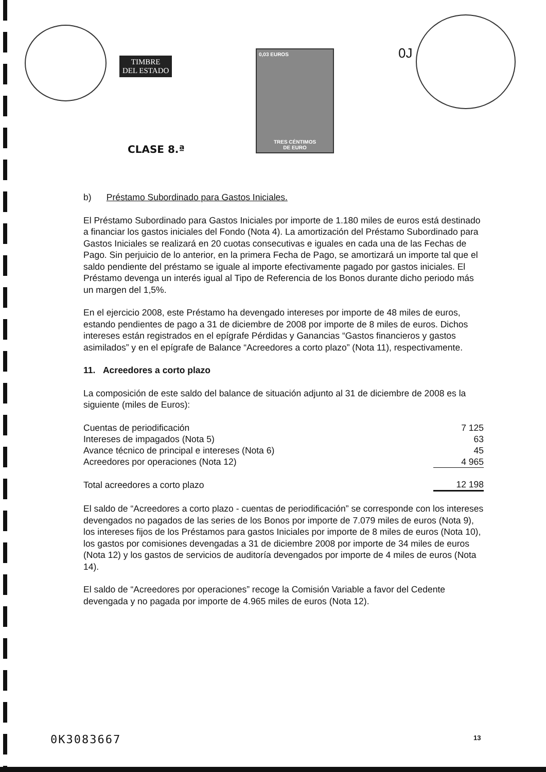TIMBRE
DEL ESTADO
0,03 EUROS
TRES CÉNTIMOS
DE EURO
CLASE 8.ª
0J
b) Préstamo Subordinado para Gastos Iniciales.
El Préstamo Subordinado para Gastos Iniciales por importe de 1.180 miles de euros está destinado a financiar los gastos iniciales del Fondo (Nota 4). La amortización del Préstamo Subordinado para Gastos Iniciales se realizará en 20 cuotas consecutivas e iguales en cada una de las Fechas de Pago. Sin perjuicio de lo anterior, en la primera Fecha de Pago, se amortizará un importe tal que el saldo pendiente del préstamo se iguale al importe efectivamente pagado por gastos iniciales. El Préstamo devenga un interés igual al Tipo de Referencia de los Bonos durante dicho periodo más un margen del 1,5%.
En el ejercicio 2008, este Préstamo ha devengado intereses por importe de 48 miles de euros, estando pendientes de pago a 31 de diciembre de 2008 por importe de 8 miles de euros. Dichos intereses están registrados en el epígrafe Pérdidas y Ganancias “Gastos financieros y gastos asimilados” y en el epígrafe de Balance “Acreedores a corto plazo” (Nota 11), respectivamente.
11. Acreedores a corto plazo
La composición de este saldo del balance de situación adjunto al 31 de diciembre de 2008 es la siguiente (miles de Euros):
| Cuentas de periodificación | 7 125 |
| Intereses de impagados (Nota 5) | 63 |
| Avance técnico de principal e intereses (Nota 6) | 45 |
| Acreedores por operaciones (Nota 12) | 4 965 |
| Total acreedores a corto plazo | 12 198 |
El saldo de “Acreedores a corto plazo - cuentas de periodificación” se corresponde con los intereses devengados no pagados de las series de los Bonos por importe de 7.079 miles de euros (Nota 9), los intereses fijos de los Préstamos para gastos Iniciales por importe de 8 miles de euros (Nota 10), los gastos por comisiones devengadas a 31 de diciembre 2008 por importe de 34 miles de euros (Nota 12) y los gastos de servicios de auditoría devengados por importe de 4 miles de euros (Nota 14).
El saldo de “Acreedores por operaciones” recoge la Comisión Variable a favor del Cedente devengada y no pagada por importe de 4.965 miles de euros (Nota 12).
0K3083667 13